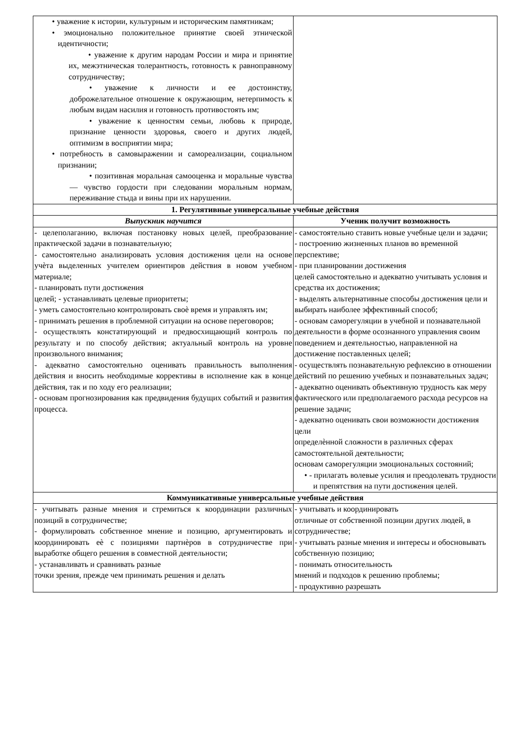| • уважение к истории, культурным и историческим памятникам; • эмоционально положительное принятие своей этнической идентичности; • уважение к другим народам России и мира и принятие их, межэтническая толерантность, готовность к равноправному сотрудничеству; • уважение к личности и ее достоинству, доброжелательное отношение к окружающим, нетерпимость к любым видам насилия и готовность противостоять им; • уважение к ценностям семьи, любовь к природе, признание ценности здоровья, своего и других людей, оптимизм в восприятии мира; • потребность в самовыражении и самореализации, социальном признании; • позитивная моральная самооценка и моральные чувства — чувство гордости при следовании моральным нормам, переживание стыда и вины при их нарушении. | |
| 1. Регулятивные универсальные учебные действия | |
| Выпускник научится | Ученик получит возможность |
| - целеполаганию, включая постановку новых целей, преобразование практической задачи в познавательную; - самостоятельно анализировать условия достижения цели на основе учѐта выделенных учителем ориентиров действия в новом учебном материале; - планировать пути достижения целей; - устанавливать целевые приоритеты; - уметь самостоятельно контролировать своѐ время и управлять им; - принимать решения в проблемной ситуации на основе переговоров; - осуществлять констатирующий и предвосхищающий контроль по результату и по способу действия; актуальный контроль на уровне произвольного внимания; - адекватно самостоятельно оценивать правильность выполнения действия и вносить необходимые коррективы в исполнение как в конце действия, так и по ходу его реализации; - основам прогнозирования как предвидения будущих событий и развития процесса. | - самостоятельно ставить новые учебные цели и задачи; - построению жизненных планов во временной перспективе; - при планировании достижения целей самостоятельно и адекватно учитывать условия и средства их достижения; - выделять альтернативные способы достижения цели и выбирать наиболее эффективный способ; - основам саморегуляции в учебной и познавательной деятельности в форме осознанного управления своим поведением и деятельностью, направленной на достижение поставленных целей; - осуществлять познавательную рефлексию в отношении действий по решению учебных и познавательных задач; - адекватно оценивать объективную трудность как меру фактического или предполагаемого расхода ресурсов на решение задачи; - адекватно оценивать свои возможности достижения цели определѐнной сложности в различных сферах самостоятельной деятельности; основам саморегуляции эмоциональных состояний; • - прилагать волевые усилия и преодолевать трудности и препятствия на пути достижения целей. |
| Коммуникативные универсальные учебные действия | |
| - учитывать разные мнения и стремиться к координации различных позиций в сотрудничестве; - формулировать собственное мнение и позицию, аргументировать и координировать еѐ с позициями партнѐров в сотрудничестве при выработке общего решения в совместной деятельности; - устанавливать и сравнивать разные точки зрения, прежде чем принимать решения и делать | - учитывать и координировать отличные от собственной позиции других людей, в сотрудничестве; - учитывать разные мнения и интересы и обосновывать собственную позицию; - понимать относительность мнений и подходов к решению проблемы; - продуктивно разрешать |